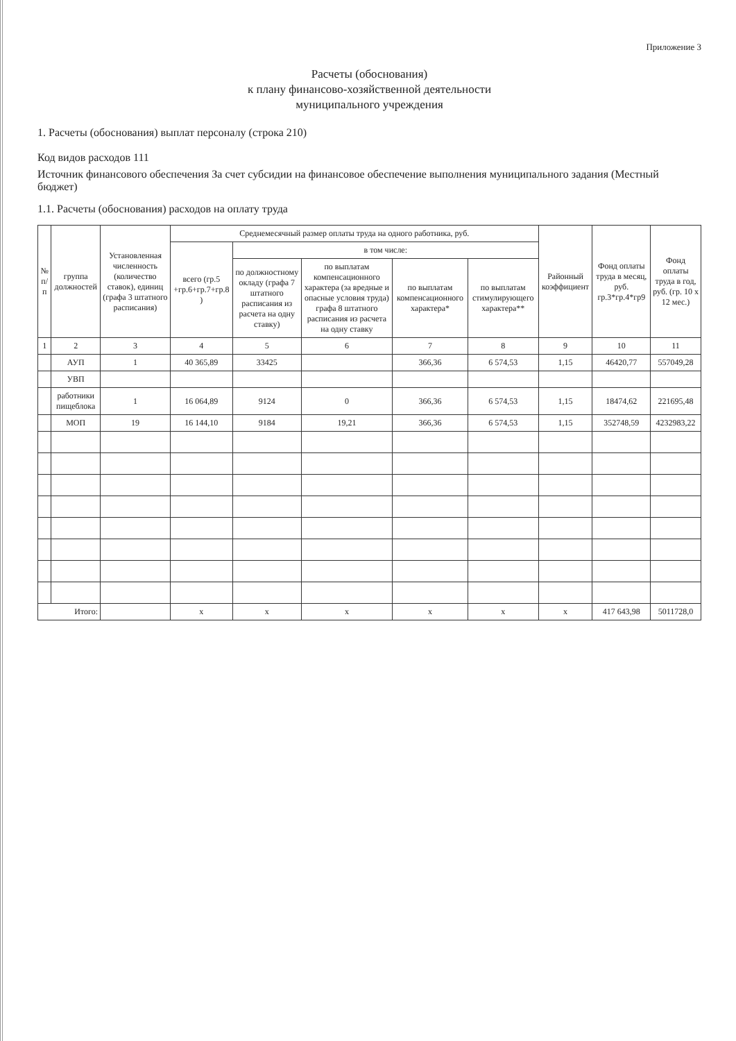Приложение 3
Расчеты (обоснования)
к плану финансово-хозяйственной деятельности
муниципального учреждения
1. Расчеты (обоснования) выплат персоналу (строка 210)
Код видов расходов 111
Источник финансового обеспечения За счет субсидии на финансовое обеспечение выполнения муниципального задания (Местный бюджет)
1.1. Расчеты (обоснования) расходов на оплату труда
| № п/п | группа должностей | Установленная численность (количество ставок), единиц (графа 3 штатного расписания) | Среднемесячный размер оплаты труда на одного работника, руб. | | | | | Районный коэффициент | Фонд оплаты труда в месяц, руб. гр.3*гр.4*гр9 | Фонд оплаты труда в год, руб. (гр. 10 х 12 мес.) |
| --- | --- | --- | --- | --- | --- | --- | --- | --- | --- | --- |
| | | | всего (гр.5 +гр.6+гр.7+гр.8 ) | в том числе: | | | | | | |
| | | | | по должностному окладу (графа 7 штатного расписания из расчета на одну ставку) | по выплатам компенсационного характера (за вредные и опасные условия труда) графа 8 штатного расписания из расчета на одну ставку | по выплатам компенсационного характера* | по выплатам стимулирующего характера** | | | |
| 1 | 2 | 3 | 4 | 5 | 6 | 7 | 8 | 9 | 10 | 11 |
| | АУП | 1 | 40 365,89 | 33425 | | 366,36 | 6 574,53 | 1,15 | 46420,77 | 557049,28 |
| | УВП | | | | | | | | | |
| | работники пищеблока | 1 | 16 064,89 | 9124 | 0 | 366,36 | 6 574,53 | 1,15 | 18474,62 | 221695,48 |
| | МОП | 19 | 16 144,10 | 9184 | 19,21 | 366,36 | 6 574,53 | 1,15 | 352748,59 | 4232983,22 |
| Итого: | | | x | x | x | x | x | x | 417 643,98 | 5011728,0 |